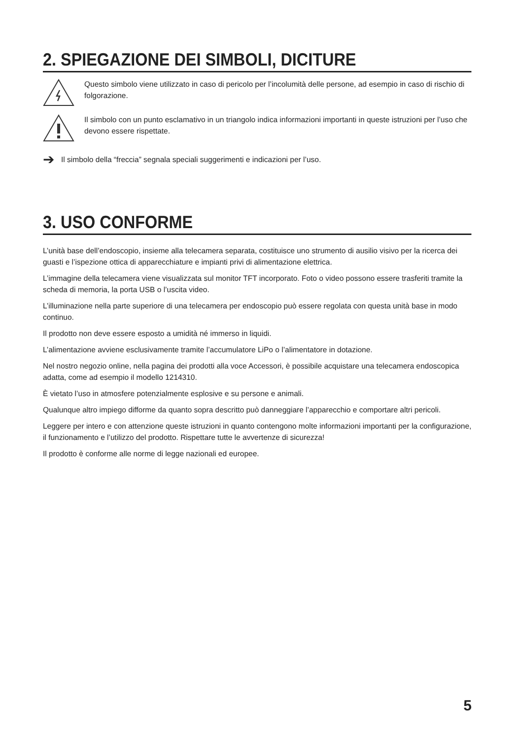2. SPIEGAZIONE DEI SIMBOLI, DICITURE
Questo simbolo viene utilizzato in caso di pericolo per l’incolumità delle persone, ad esempio in caso di rischio di folgorazione.
Il simbolo con un punto esclamativo in un triangolo indica informazioni importanti in queste istruzioni per l’uso che devono essere rispettate.
➔ Il simbolo della “freccia” segnala speciali suggerimenti e indicazioni per l’uso.
3. USO CONFORME
L’unità base dell’endoscopio, insieme alla telecamera separata, costituisce uno strumento di ausilio visivo per la ricerca dei guasti e l’ispezione ottica di apparecchiature e impianti privi di alimentazione elettrica.
L’immagine della telecamera viene visualizzata sul monitor TFT incorporato. Foto o video possono essere trasferiti tramite la scheda di memoria, la porta USB o l’uscita video.
L’illuminazione nella parte superiore di una telecamera per endoscopio può essere regolata con questa unità base in modo continuo.
Il prodotto non deve essere esposto a umidità né immerso in liquidi.
L’alimentazione avviene esclusivamente tramite l’accumulatore LiPo o l’alimentatore in dotazione.
Nel nostro negozio online, nella pagina dei prodotti alla voce Accessori, è possibile acquistare una telecamera endoscopica adatta, come ad esempio il modello 1214310.
È vietato l’uso in atmosfere potenzialmente esplosive e su persone e animali.
Qualunque altro impiego difforme da quanto sopra descritto può danneggiare l’apparecchio e comportare altri pericoli.
Leggere per intero e con attenzione queste istruzioni in quanto contengono molte informazioni importanti per la configurazione, il funzionamento e l’utilizzo del prodotto. Rispettare tutte le avvertenze di sicurezza!
Il prodotto è conforme alle norme di legge nazionali ed europee.
5